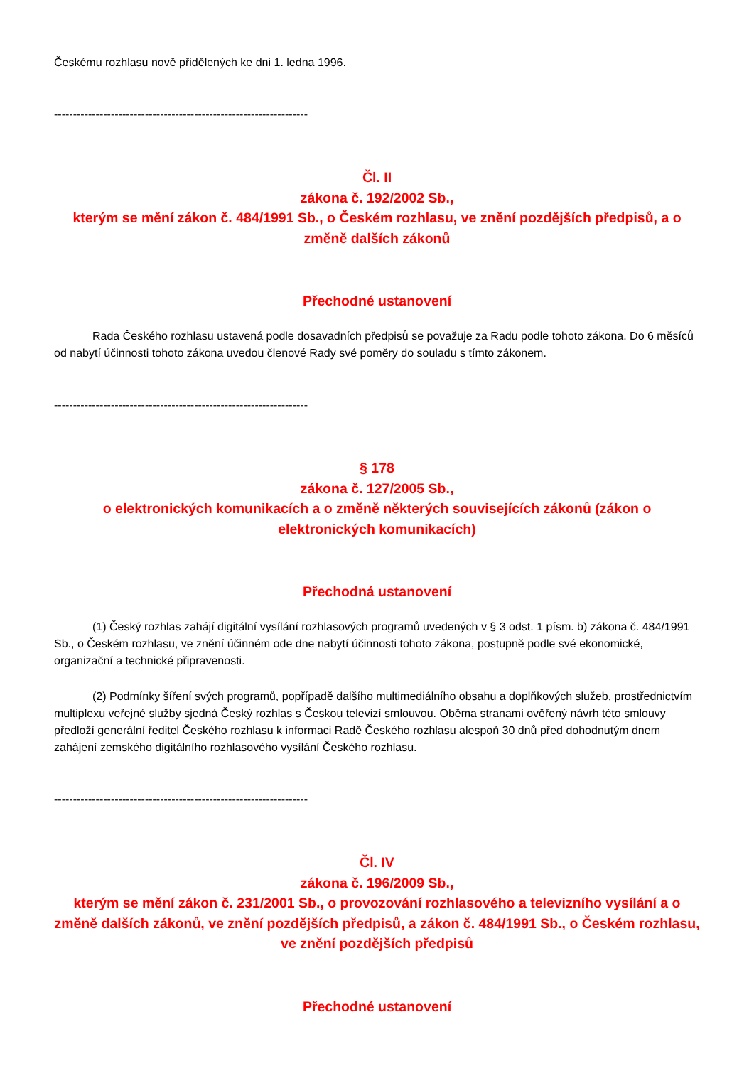Českému rozhlasu nově přidělených ke dni 1. ledna 1996.
-------------------------------------------------------------------
Čl. II
zákona č. 192/2002 Sb.,
kterým se mění zákon č. 484/1991 Sb., o Českém rozhlasu, ve znění pozdějších předpisů, a o změně dalších zákonů
Přechodné ustanovení
Rada Českého rozhlasu ustavená podle dosavadních předpisů se považuje za Radu podle tohoto zákona. Do 6 měsíců od nabytí účinnosti tohoto zákona uvedou členové Rady své poměry do souladu s tímto zákonem.
-------------------------------------------------------------------
§ 178
zákona č. 127/2005 Sb.,
o elektronických komunikacích a o změně některých souvisejících zákonů (zákon o elektronických komunikacích)
Přechodná ustanovení
(1) Český rozhlas zahájí digitální vysílání rozhlasových programů uvedených v § 3 odst. 1 písm. b) zákona č. 484/1991 Sb., o Českém rozhlasu, ve znění účinném ode dne nabytí účinnosti tohoto zákona, postupně podle své ekonomické, organizační a technické připravenosti.
(2) Podmínky šíření svých programů, popřípadě dalšího multimediálního obsahu a doplňkových služeb, prostřednictvím multiplexu veřejné služby sjedná Český rozhlas s Českou televizí smlouvou. Oběma stranami ověřený návrh této smlouvy předloží generální ředitel Českého rozhlasu k informaci Radě Českého rozhlasu alespoň 30 dnů před dohodnutým dnem zahájení zemského digitálního rozhlasového vysílání Českého rozhlasu.
-------------------------------------------------------------------
Čl. IV
zákona č. 196/2009 Sb.,
kterým se mění zákon č. 231/2001 Sb., o provozování rozhlasového a televizního vysílání a o změně dalších zákonů, ve znění pozdějších předpisů, a zákon č. 484/1991 Sb., o Českém rozhlasu, ve znění pozdějších předpisů
Přechodné ustanovení